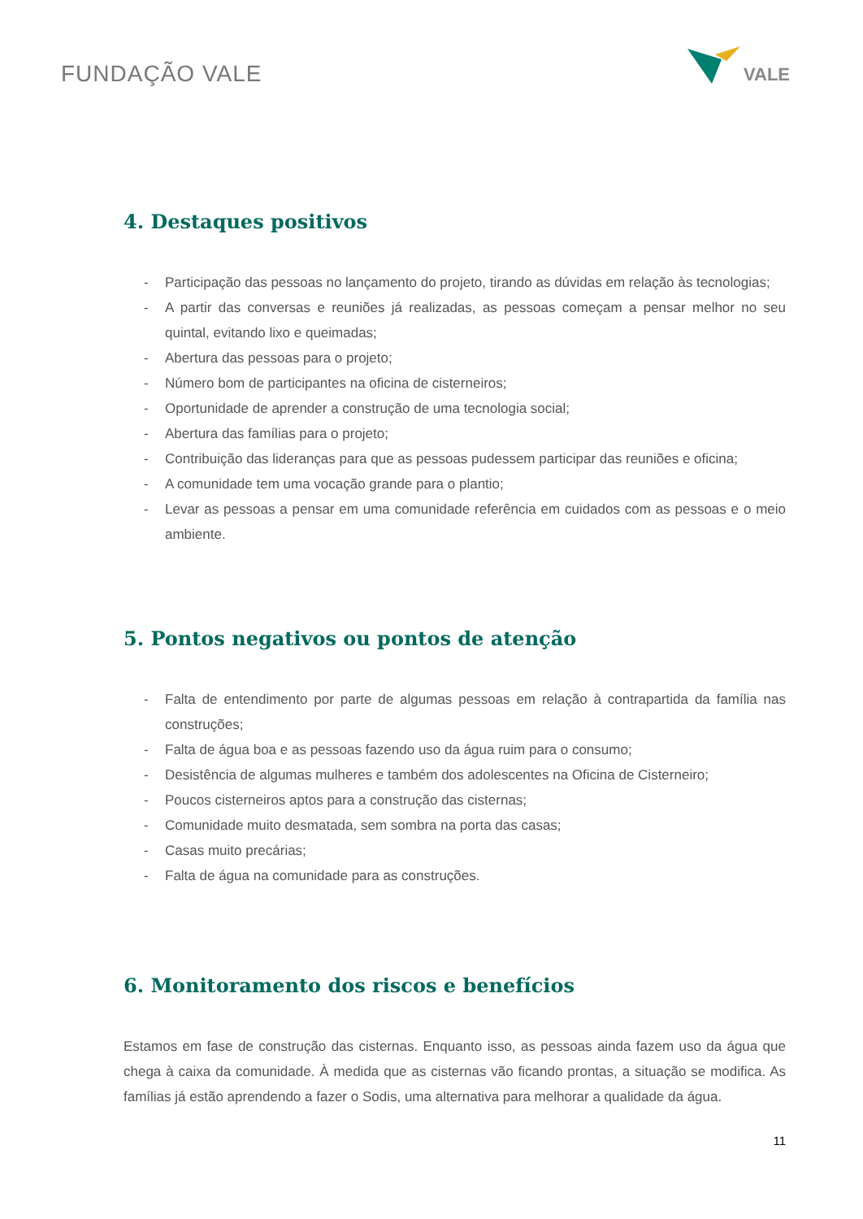FUNDAÇÃO VALE
VALE
4. Destaques positivos
- Participação das pessoas no lançamento do projeto, tirando as dúvidas em relação às tecnologias;
- A partir das conversas e reuniões já realizadas, as pessoas começam a pensar melhor no seu quintal, evitando lixo e queimadas;
- Abertura das pessoas para o projeto;
- Número bom de participantes na oficina de cisterneiros;
- Oportunidade de aprender a construção de uma tecnologia social;
- Abertura das famílias para o projeto;
- Contribuição das lideranças para que as pessoas pudessem participar das reuniões e oficina;
- A comunidade tem uma vocação grande para o plantio;
- Levar as pessoas a pensar em uma comunidade referência em cuidados com as pessoas e o meio ambiente.
5. Pontos negativos ou pontos de atenção
- Falta de entendimento por parte de algumas pessoas em relação à contrapartida da família nas construções;
- Falta de água boa e as pessoas fazendo uso da água ruim para o consumo;
- Desistência de algumas mulheres e também dos adolescentes na Oficina de Cisterneiro;
- Poucos cisterneiros aptos para a construção das cisternas;
- Comunidade muito desmatada, sem sombra na porta das casas;
- Casas muito precárias;
- Falta de água na comunidade para as construções.
6. Monitoramento dos riscos e benefícios
Estamos em fase de construção das cisternas. Enquanto isso, as pessoas ainda fazem uso da água que chega à caixa da comunidade. À medida que as cisternas vão ficando prontas, a situação se modifica. As famílias já estão aprendendo a fazer o Sodis, uma alternativa para melhorar a qualidade da água.
11